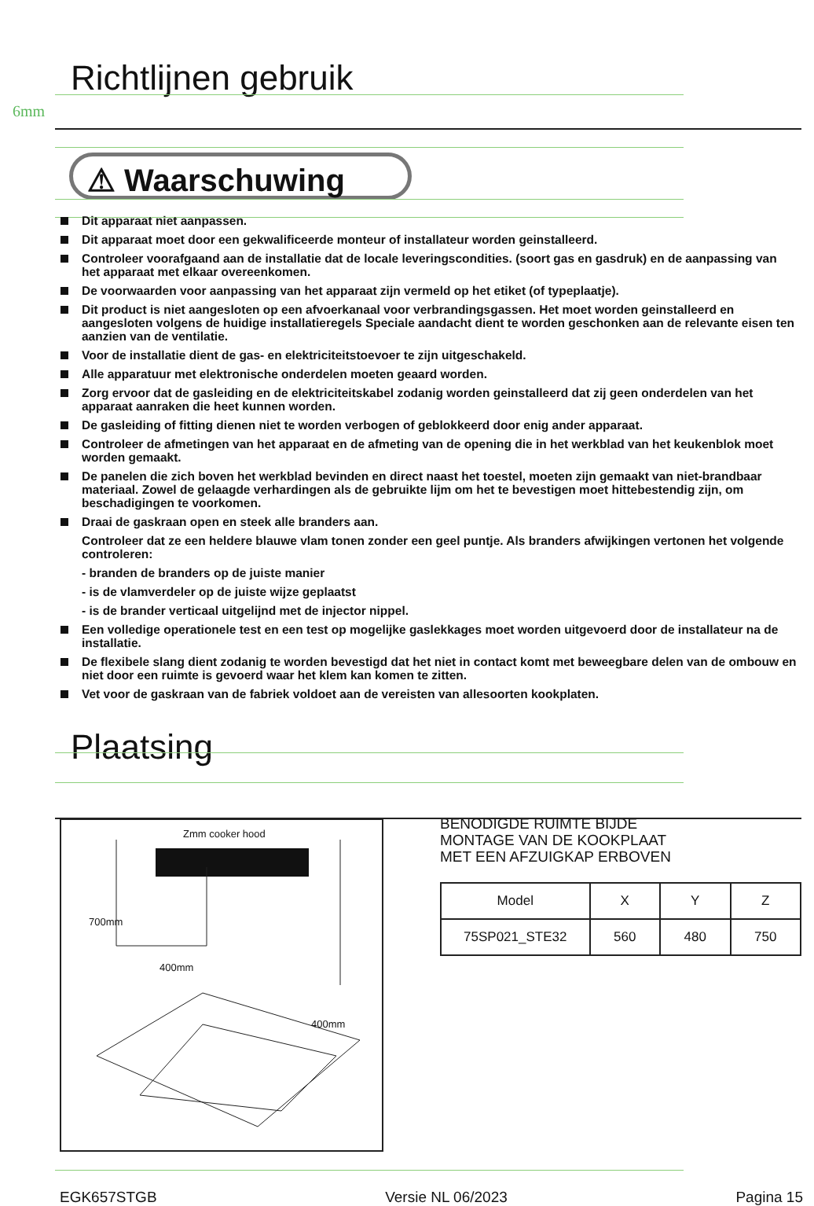6mm
Richtlijnen gebruik
⚠ Waarschuwing
Dit apparaat niet aanpassen.
Dit apparaat moet door een gekwalificeerde monteur of installateur worden geinstalleerd.
Controleer voorafgaand aan de installatie dat de locale leveringscondities. (soort gas en gasdruk) en de aanpassing van het apparaat met elkaar overeenkomen.
De voorwaarden voor aanpassing van het apparaat zijn vermeld op het etiket (of typeplaatje).
Dit product is niet aangesloten op een afvoerkanaal voor verbrandingsgassen. Het moet worden geinstalleerd en aangesloten volgens de huidige installatieregels Speciale aandacht dient te worden geschonken aan de relevante eisen ten aanzien van de ventilatie.
Voor de installatie dient de gas- en elektriciteitstoevoer te zijn uitgeschakeld.
Alle apparatuur met elektronische onderdelen moeten geaard worden.
Zorg ervoor dat de gasleiding en de elektriciteitskabel zodanig worden geinstalleerd dat zij geen onderdelen van het apparaat aanraken die heet kunnen worden.
De gasleiding of fitting dienen niet te worden verbogen of geblokkeerd door enig ander apparaat.
Controleer de afmetingen van het apparaat en de afmeting van de opening die in het werkblad van het keukenblok moet worden gemaakt.
De panelen die zich boven het werkblad bevinden en direct naast het toestel, moeten zijn gemaakt van niet-brandbaar materiaal. Zowel de gelaagde verhardingen als de gebruikte lijm om het te bevestigen moet hittebestendig zijn, om beschadigingen te voorkomen.
Draai de gaskraan open en steek alle branders aan.
Controleer dat ze een heldere blauwe vlam tonen zonder een geel puntje. Als branders afwijkingen vertonen het volgende controleren:
- branden de branders op de juiste manier
- is de vlamverdeler op de juiste wijze geplaatst
- is de brander verticaal uitgelijnd met de injector nippel.
Een volledige operationele test en een test op mogelijke gaslekkages moet worden uitgevoerd door de installateur na de installatie.
De flexibele slang dient zodanig te worden bevestigd dat het niet in contact komt met beweegbare delen van de ombouw en niet door een ruimte is gevoerd waar het klem kan komen te zitten.
Vet voor de gaskraan van de fabriek voldoet aan de vereisten van allesoorten kookplaten.
Plaatsing
Zmm cooker hood
700mm
400mm
400mm
BENODIGDE RUIMTE BIJDE
MONTAGE VAN DE KOOKPLAAT
MET EEN AFZUIGKAP ERBOVEN
| Model | X | Y | Z |
| 75SP021_STE32 | 560 | 480 | 750 |
EGK657STGB Versie NL 06/2023 Pagina 15